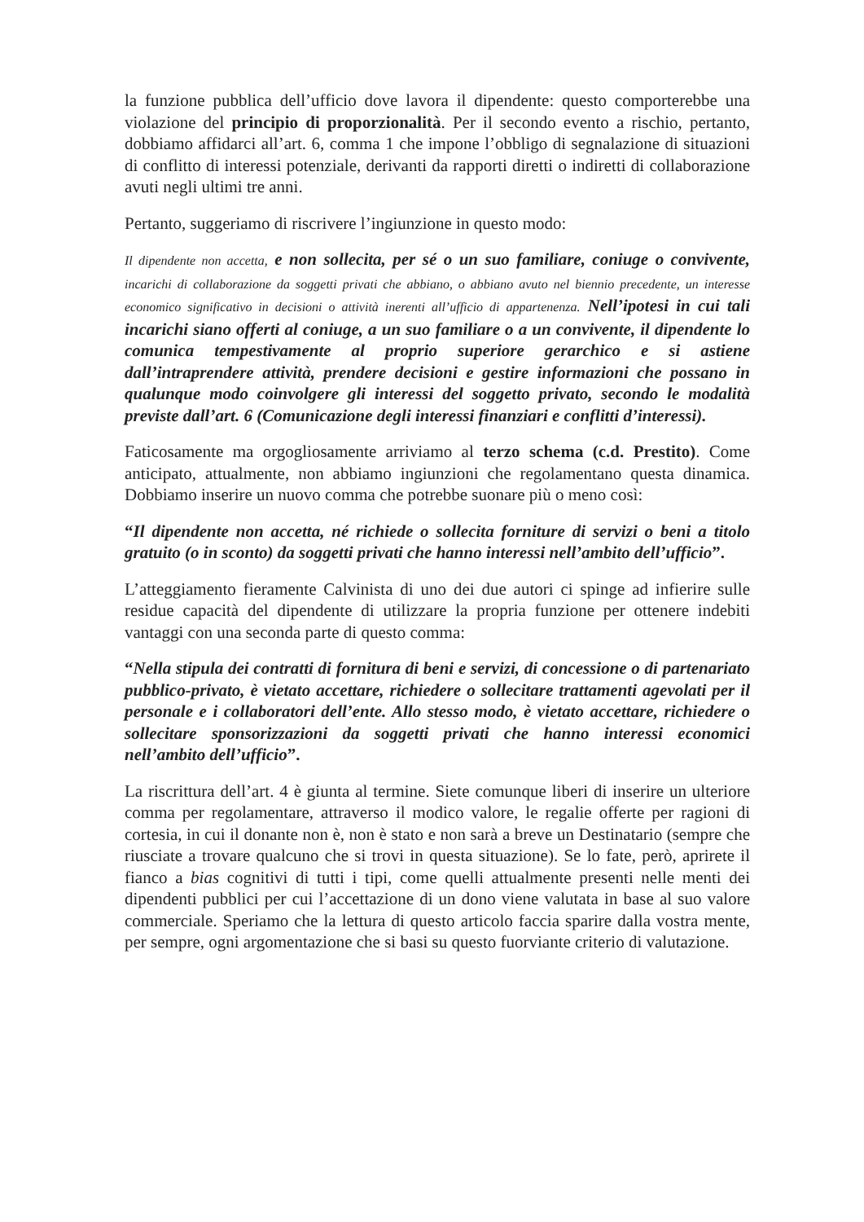la funzione pubblica dell’ufficio dove lavora il dipendente: questo comporterebbe una violazione del principio di proporzionalità. Per il secondo evento a rischio, pertanto, dobbiamo affidarci all’art. 6, comma 1 che impone l’obbligo di segnalazione di situazioni di conflitto di interessi potenziale, derivanti da rapporti diretti o indiretti di collaborazione avuti negli ultimi tre anni.
Pertanto, suggeriamo di riscrivere l’ingiunzione in questo modo:
Il dipendente non accetta, e non sollecita, per sé o un suo familiare, coniuge o convivente, incarichi di collaborazione da soggetti privati che abbiano, o abbiano avuto nel biennio precedente, un interesse economico significativo in decisioni o attività inerenti all’ufficio di appartenenza. Nell’ipotesi in cui tali incarichi siano offerti al coniuge, a un suo familiare o a un convivente, il dipendente lo comunica tempestivamente al proprio superiore gerarchico e si astiene dall’intraprendere attività, prendere decisioni e gestire informazioni che possano in qualunque modo coinvolgere gli interessi del soggetto privato, secondo le modalità previste dall’art. 6 (Comunicazione degli interessi finanziari e conflitti d’interessi).
Faticosamente ma orgogliosamente arriviamo al terzo schema (c.d. Prestito). Come anticipato, attualmente, non abbiamo ingiunzioni che regolamentano questa dinamica. Dobbiamo inserire un nuovo comma che potrebbe suonare più o meno così:
“Il dipendente non accetta, né richiede o sollecita forniture di servizi o beni a titolo gratuito (o in sconto) da soggetti privati che hanno interessi nell’ambito dell’ufficio”.
L’atteggiamento fieramente Calvinista di uno dei due autori ci spinge ad infierire sulle residue capacità del dipendente di utilizzare la propria funzione per ottenere indebiti vantaggi con una seconda parte di questo comma:
“Nella stipula dei contratti di fornitura di beni e servizi, di concessione o di partenariato pubblico-privato, è vietato accettare, richiedere o sollecitare trattamenti agevolati per il personale e i collaboratori dell’ente. Allo stesso modo, è vietato accettare, richiedere o sollecitare sponsorizzazioni da soggetti privati che hanno interessi economici nell’ambito dell’ufficio”.
La riscrittura dell’art. 4 è giunta al termine. Siete comunque liberi di inserire un ulteriore comma per regolamentare, attraverso il modico valore, le regalie offerte per ragioni di cortesia, in cui il donante non è, non è stato e non sarà a breve un Destinatario (sempre che riusciate a trovare qualcuno che si trovi in questa situazione). Se lo fate, però, aprirete il fianco a bias cognitivi di tutti i tipi, come quelli attualmente presenti nelle menti dei dipendenti pubblici per cui l’accettazione di un dono viene valutata in base al suo valore commerciale. Speriamo che la lettura di questo articolo faccia sparire dalla vostra mente, per sempre, ogni argomentazione che si basi su questo fuorviante criterio di valutazione.